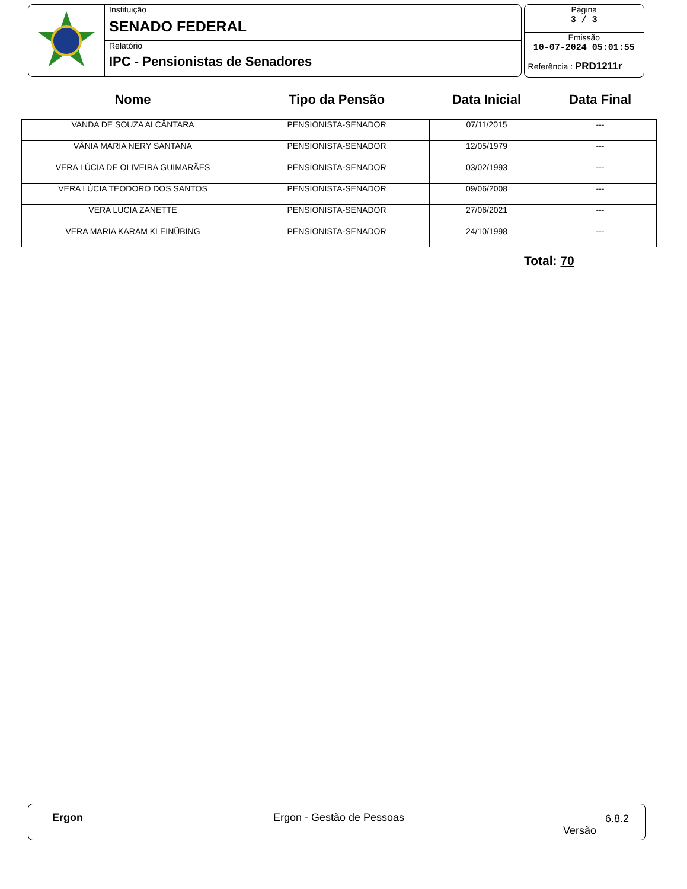Instituição
SENADO FEDERAL
Relatório
IPC - Pensionistas de Senadores
Página
3 / 3
Emissão
10-07-2024 05:01:55
Referência : PRD1211r
| Nome | Tipo da Pensão | Data Inicial | Data Final |
| --- | --- | --- | --- |
| VANDA DE SOUZA ALCÂNTARA | PENSIONISTA-SENADOR | 07/11/2015 | --- |
| VÂNIA MARIA NERY SANTANA | PENSIONISTA-SENADOR | 12/05/1979 | --- |
| VERA LÚCIA DE OLIVEIRA GUIMARÃES | PENSIONISTA-SENADOR | 03/02/1993 | --- |
| VERA LÚCIA TEODORO DOS SANTOS | PENSIONISTA-SENADOR | 09/06/2008 | --- |
| VERA LUCIA ZANETTE | PENSIONISTA-SENADOR | 27/06/2021 | --- |
| VERA MARIA KARAM KLEINÜBING | PENSIONISTA-SENADOR | 24/10/1998 | --- |
Total: 70
Ergon Ergon - Gestão de Pessoas 6.8.2
Versão